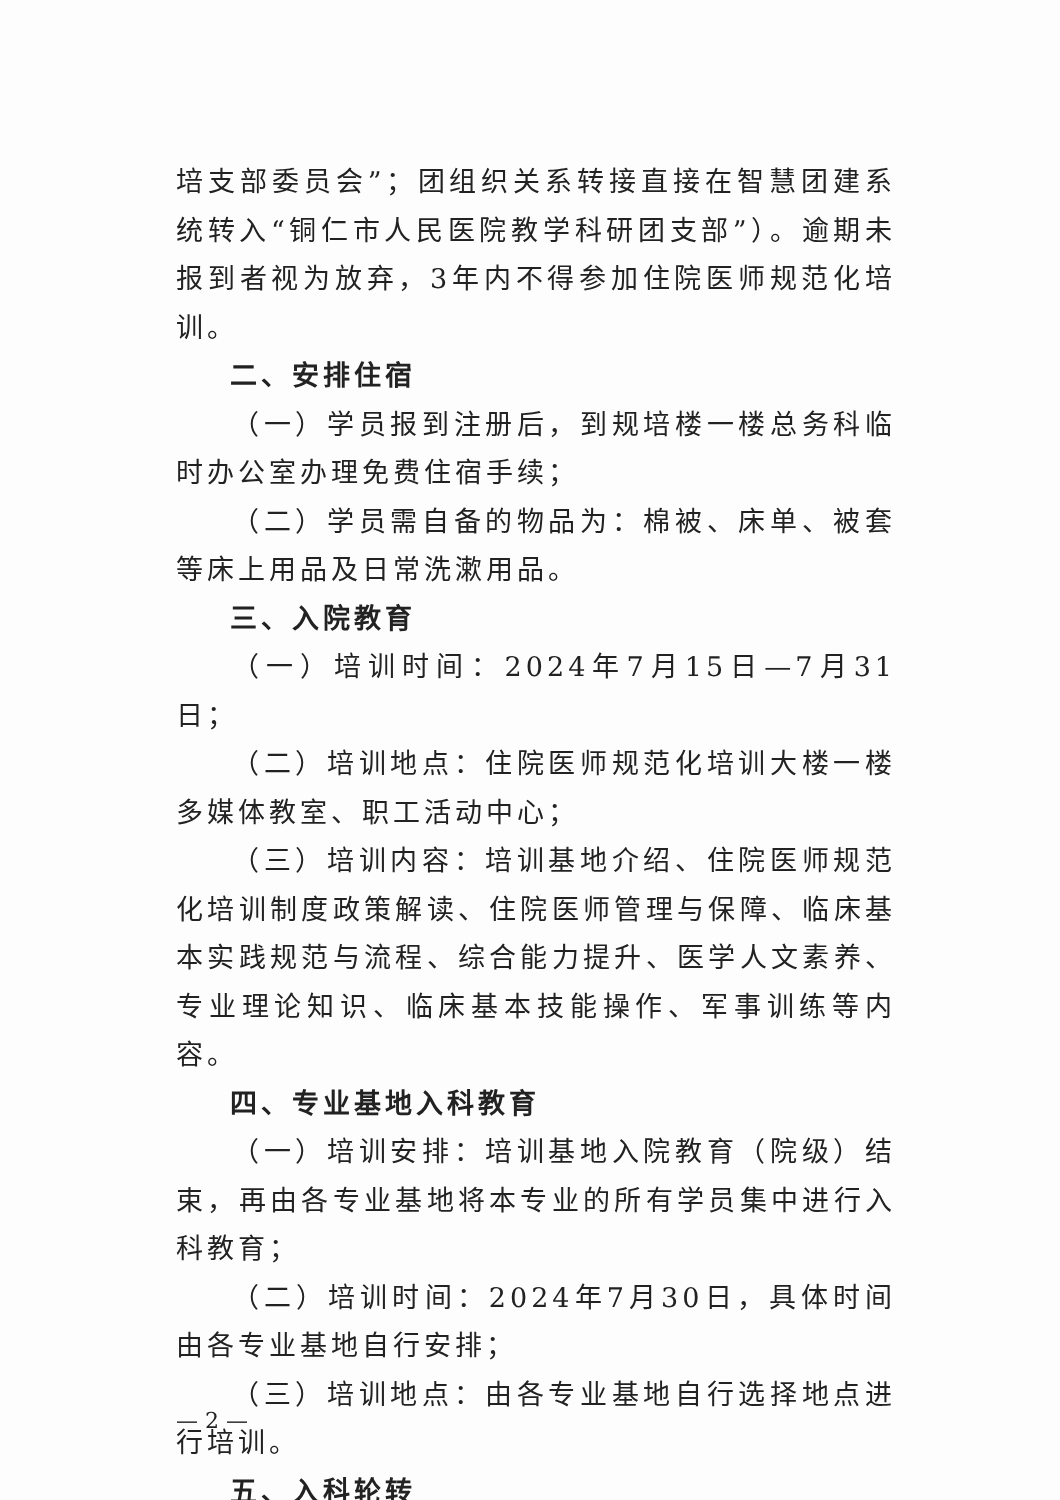培支部委员会”；团组织关系转接直接在智慧团建系统转入“铜仁市人民医院教学科研团支部”）。逾期未报到者视为放弃，3年内不得参加住院医师规范化培训。
二、安排住宿
（一）学员报到注册后，到规培楼一楼总务科临时办公室办理免费住宿手续；
（二）学员需自备的物品为：棉被、床单、被套等床上用品及日常洗漱用品。
三、入院教育
（一）培训时间：2024年7月15日—7月31日；
（二）培训地点：住院医师规范化培训大楼一楼多媒体教室、职工活动中心；
（三）培训内容：培训基地介绍、住院医师规范化培训制度政策解读、住院医师管理与保障、临床基本实践规范与流程、综合能力提升、医学人文素养、专业理论知识、临床基本技能操作、军事训练等内容。
四、专业基地入科教育
（一）培训安排：培训基地入院教育（院级）结束，再由各专业基地将本专业的所有学员集中进行入科教育；
（二）培训时间：2024年7月30日，具体时间由各专业基地自行安排；
（三）培训地点：由各专业基地自行选择地点进行培训。
五、入科轮转
— 2 —